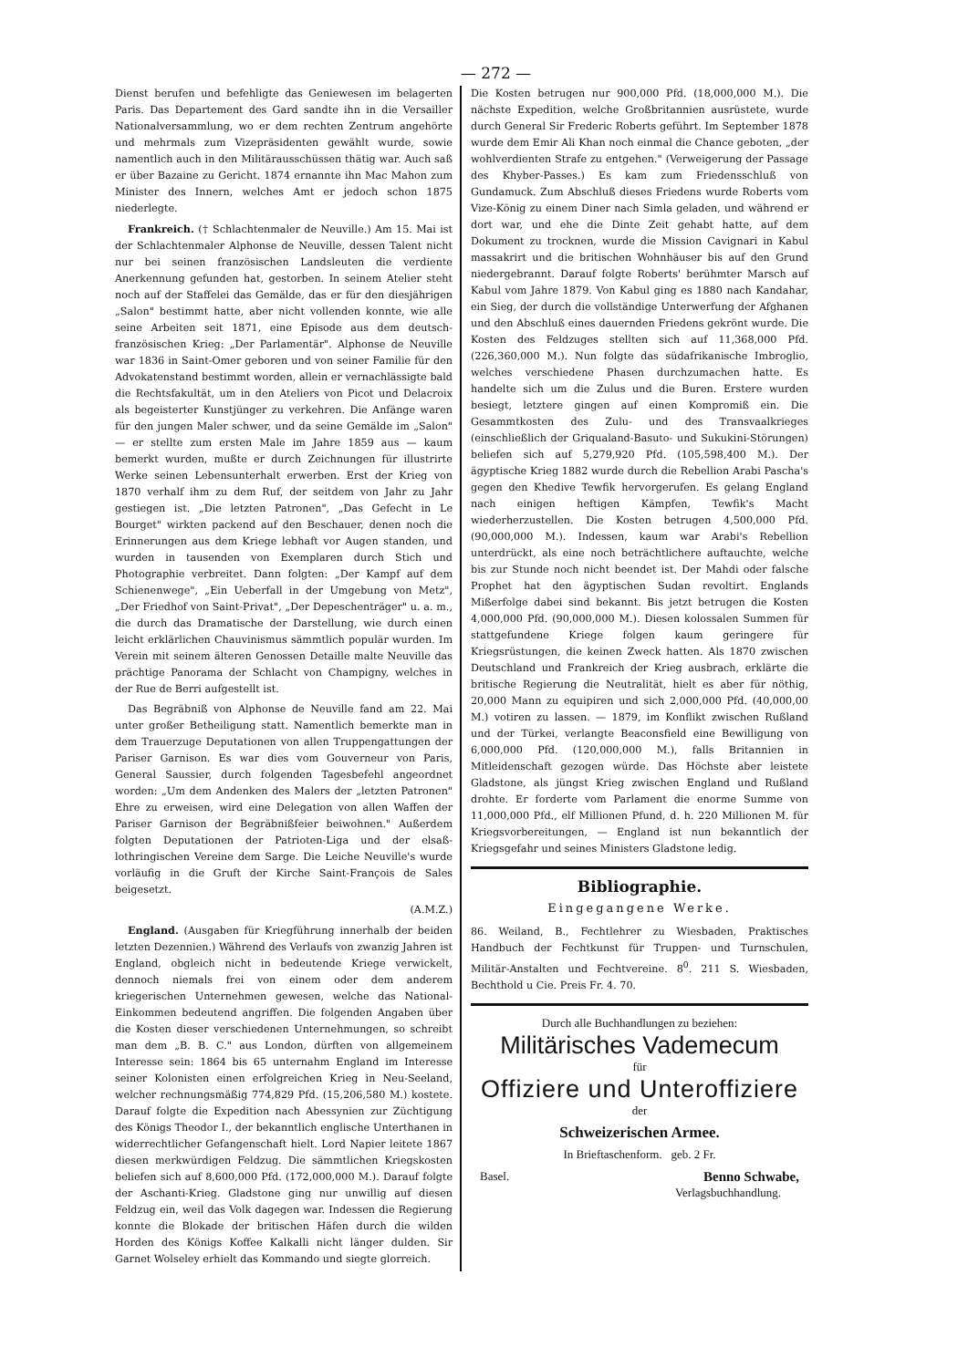— 272 —
Dienst berufen und befehligte das Geniewesen im belagerten Paris. Das Departement des Gard sandte ihn in die Versailler Nationalversammlung, wo er dem rechten Zentrum angehörte und mehrmals zum Vizepräsidenten gewählt wurde, sowie namentlich auch in den Militärausschüssen thätig war. Auch saß er über Bazaine zu Gericht. 1874 ernannte ihn Mac Mahon zum Minister des Innern, welches Amt er jedoch schon 1875 niederlegte.
Frankreich. († Schlachtenmaler de Neuville.) Am 15. Mai ist der Schlachtenmaler Alphonse de Neuville, dessen Talent nicht nur bei seinen französischen Landsleuten die verdiente Anerkennung gefunden hat, gestorben. In seinem Atelier steht noch auf der Staffelei das Gemälde, das er für den diesjährigen „Salon" bestimmt hatte, aber nicht vollenden konnte, wie alle seine Arbeiten seit 1871, eine Episode aus dem deutsch-französischen Krieg: „Der Parlamentär". Alphonse de Neuville war 1836 in Saint-Omer geboren und von seiner Familie für den Advokatenstand bestimmt worden, allein er vernachlässigte bald die Rechtsfakultät, um in den Ateliers von Picot und Delacroix als begeisterter Kunstjünger zu verkehren. Die Anfänge waren für den jungen Maler schwer, und da seine Gemälde im „Salon" — er stellte zum ersten Male im Jahre 1859 aus — kaum bemerkt wurden, mußte er durch Zeichnungen für illustrirte Werke seinen Lebensunterhalt erwerben. Erst der Krieg von 1870 verhalf ihm zu dem Ruf, der seitdem von Jahr zu Jahr gestiegen ist. „Die letzten Patronen", „Das Gefecht in Le Bourget" wirkten packend auf den Beschauer, denen noch die Erinnerungen aus dem Kriege lebhaft vor Augen standen, und wurden in tausenden von Exemplaren durch Stich und Photographie verbreitet. Dann folgten: „Der Kampf auf dem Schienenwege", „Ein Ueberfall in der Umgebung von Metz", „Der Friedhof von Saint-Privat", „Der Depeschenträger" u. a. m., die durch das Dramatische der Darstellung, wie durch einen leicht erklärlichen Chauvinismus sämmtlich populär wurden. Im Verein mit seinem älteren Genossen Detaille malte Neuville das prächtige Panorama der Schlacht von Champigny, welches in der Rue de Berri aufgestellt ist.
Das Begräbniß von Alphonse de Neuville fand am 22. Mai unter großer Betheiligung statt. Namentlich bemerkte man in dem Trauerzuge Deputationen von allen Truppengattungen der Pariser Garnison. Es war dies vom Gouverneur von Paris, General Saussier, durch folgenden Tagesbefehl angeordnet worden: „Um dem Andenken des Malers der „letzten Patronen" Ehre zu erweisen, wird eine Delegation von allen Waffen der Pariser Garnison der Begräbnißfeier beiwohnen." Außerdem folgten Deputationen der Patrioten-Liga und der elsaß-lothringischen Vereine dem Sarge. Die Leiche Neuville's wurde vorläufig in die Gruft der Kirche Saint-François de Sales beigesetzt.
(A.M.Z.)
England. (Ausgaben für Kriegführung innerhalb der beiden letzten Dezennien.) Während des Verlaufs von zwanzig Jahren ist England, obgleich nicht in bedeutende Kriege verwickelt, dennoch niemals frei von einem oder dem anderem kriegerischen Unternehmen gewesen, welche das National-Einkommen bedeutend angriffen. Die folgenden Angaben über die Kosten dieser verschiedenen Unternehmungen, so schreibt man dem „B. B. C." aus London, dürften von allgemeinem Interesse sein: 1864 bis 65 unternahm England im Interesse seiner Kolonisten einen erfolgreichen Krieg in Neu-Seeland, welcher rechnungsmäßig 774,829 Pfd. (15,206,580 M.) kostete. Darauf folgte die Expedition nach Abessynien zur Züchtigung des Königs Theodor I., der bekanntlich englische Unterthanen in widerrechtlicher Gefangenschaft hielt. Lord Napier leitete 1867 diesen merkwürdigen Feldzug. Die sämmtlichen Kriegskosten beliefen sich auf 8,600,000 Pfd. (172,000,000 M.). Darauf folgte der Aschanti-Krieg. Gladstone ging nur unwillig auf diesen Feldzug ein, weil das Volk dagegen war. Indessen die Regierung konnte die Blokade der britischen Häfen durch die wilden Horden des Königs Koffee Kalkalli nicht länger dulden. Sir Garnet Wolseley erhielt das Kommando und siegte glorreich.
Die Kosten betrugen nur 900,000 Pfd. (18,000,000 M.). Die nächste Expedition, welche Großbritannien ausrüstete, wurde durch General Sir Frederic Roberts geführt. Im September 1878 wurde dem Emir Ali Khan noch einmal die Chance geboten, „der wohlverdienten Strafe zu entgehen." (Verweigerung der Passage des Khyber-Passes.) Es kam zum Friedensschluß von Gundamuck. Zum Abschluß dieses Friedens wurde Roberts vom Vize-König zu einem Diner nach Simla geladen, und während er dort war, und ehe die Dinte Zeit gehabt hatte, auf dem Dokument zu trocknen, wurde die Mission Cavignari in Kabul massakrirt und die britischen Wohnhäuser bis auf den Grund niedergebrannt. Darauf folgte Roberts' berühmter Marsch auf Kabul vom Jahre 1879. Von Kabul ging es 1880 nach Kandahar, ein Sieg, der durch die vollständige Unterwerfung der Afghanen und den Abschluß eines dauernden Friedens gekrönt wurde. Die Kosten des Feldzuges stellten sich auf 11,368,000 Pfd. (226,360,000 M.). Nun folgte das südafrikanische Imbroglio, welches verschiedene Phasen durchzumachen hatte. Es handelte sich um die Zulus und die Buren. Erstere wurden besiegt, letztere gingen auf einen Kompromiß ein. Die Gesammtkosten des Zulu- und des Transvaalkrieges (einschließlich der Griqualand-Basuto- und Sukukini-Störungen) beliefen sich auf 5,279,920 Pfd. (105,598,400 M.). Der ägyptische Krieg 1882 wurde durch die Rebellion Arabi Pascha's gegen den Khedive Tewfik hervorgerufen. Es gelang England nach einigen heftigen Kämpfen, Tewfik's Macht wiederherzustellen. Die Kosten betrugen 4,500,000 Pfd. (90,000,000 M.). Indessen, kaum war Arabi's Rebellion unterdrückt, als eine noch beträchtlichere auftauchte, welche bis zur Stunde noch nicht beendet ist. Der Mahdi oder falsche Prophet hat den ägyptischen Sudan revoltirt. Englands Mißerfolge dabei sind bekannt. Bis jetzt betrugen die Kosten 4,000,000 Pfd. (90,000,000 M.). Diesen kolossalen Summen für stattgefundene Kriege folgen kaum geringere für Kriegsrüstungen, die keinen Zweck hatten. Als 1870 zwischen Deutschland und Frankreich der Krieg ausbrach, erklärte die britische Regierung die Neutralität, hielt es aber für nöthig, 20,000 Mann zu equipiren und sich 2,000,000 Pfd. (40,000,00 M.) votiren zu lassen. — 1879, im Konflikt zwischen Rußland und der Türkei, verlangte Beaconsfield eine Bewilligung von 6,000,000 Pfd. (120,000,000 M.), falls Britannien in Mitleidenschaft gezogen würde. Das Höchste aber leistete Gladstone, als jüngst Krieg zwischen England und Rußland drohte. Er forderte vom Parlament die enorme Summe von 11,000,000 Pfd., elf Millionen Pfund, d. h. 220 Millionen M. für Kriegsvorbereitungen, — England ist nun bekanntlich der Kriegsgefahr und seines Ministers Gladstone ledig.
Bibliographie.
Eingegangene Werke.
86. Weiland, B., Fechtlehrer zu Wiesbaden, Praktisches Handbuch der Fechtkunst für Truppen- und Turnschulen, Militär-Anstalten und Fechtvereine. 8<sup>0</sup>. 211 S. Wiesbaden, Bechthold u Cie. Preis Fr. 4. 70.
Durch alle Buchhandlungen zu beziehen:
Militärisches Vademecum
für
Offiziere und Unteroffiziere
der
Schweizerischen Armee.
In Brieftaschenform. geb. 2 Fr.
Basel. Benno Schwabe,
Verlagsbuchhandlung.